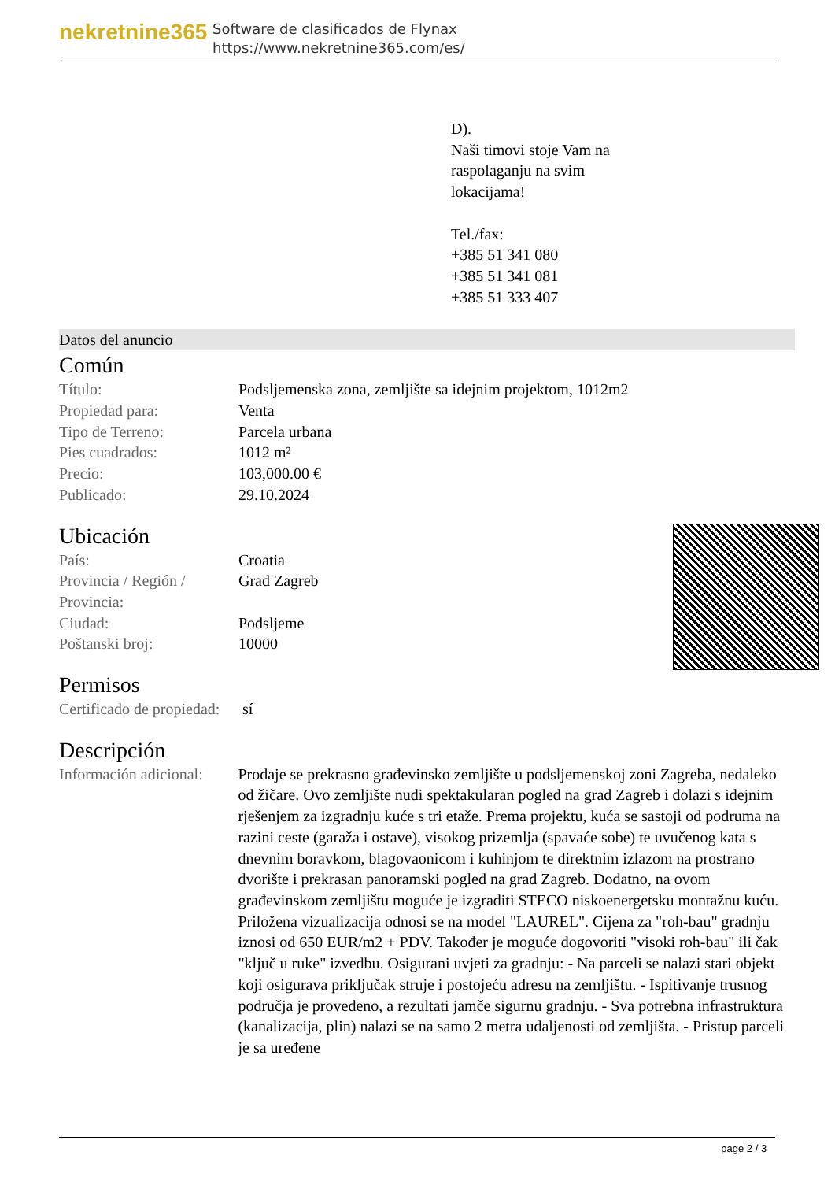nekretnine365
Software de clasificados de Flynax
https://www.nekretnine365.com/es/
D).
Naši timovi stoje Vam na
raspolaganju na svim
lokacijama!
Tel./fax:
+385 51 341 080
+385 51 341 081
+385 51 333 407
Datos del anuncio
Común
| Título: | Podsljemenska zona, zemljište sa idejnim projektom, 1012m2 |
| Propiedad para: | Venta |
| Tipo de Terreno: | Parcela urbana |
| Pies cuadrados: | 1012 m² |
| Precio: | 103,000.00 € |
| Publicado: | 29.10.2024 |
Ubicación
| País: | Croatia |
| Provincia / Región / Provincia: | Grad Zagreb |
| Ciudad: | Podsljeme |
| Poštanski broj: | 10000 |
Permisos
| Certificado de propiedad: | sí |
Descripción
| Información adicional: | Prodaje se prekrasno građevinsko zemljište u podsljemenskoj zoni Zagreba, nedaleko od žičare. Ovo zemljište nudi spektakularan pogled na grad Zagreb i dolazi s idejnim rješenjem za izgradnju kuće s tri etaže. Prema projektu, kuća se sastoji od podruma na razini ceste (garaža i ostave), visokog prizemlja (spavaće sobe) te uvučenog kata s dnevnim boravkom, blagovaonicom i kuhinjom te direktnim izlazom na prostrano dvorište i prekrasan panoramski pogled na grad Zagreb. Dodatno, na ovom građevinskom zemljištu moguće je izgraditi STECO niskoenergetsku montažnu kuću. Priložena vizualizacija odnosi se na model "LAUREL". Cijena za "roh-bau" gradnju iznosi od 650 EUR/m2 + PDV. Također je moguće dogovoriti "visoki roh-bau" ili čak "ključ u ruke" izvedbu. Osigurani uvjeti za gradnju: - Na parceli se nalazi stari objekt koji osigurava priključak struje i postojeću adresu na zemljištu. - Ispitivanje trusnog područja je provedeno, a rezultati jamče sigurnu gradnju. - Sva potrebna infrastruktura (kanalizacija, plin) nalazi se na samo 2 metra udaljenosti od zemljišta. - Pristup parceli je sa uređene |
page 2 / 3